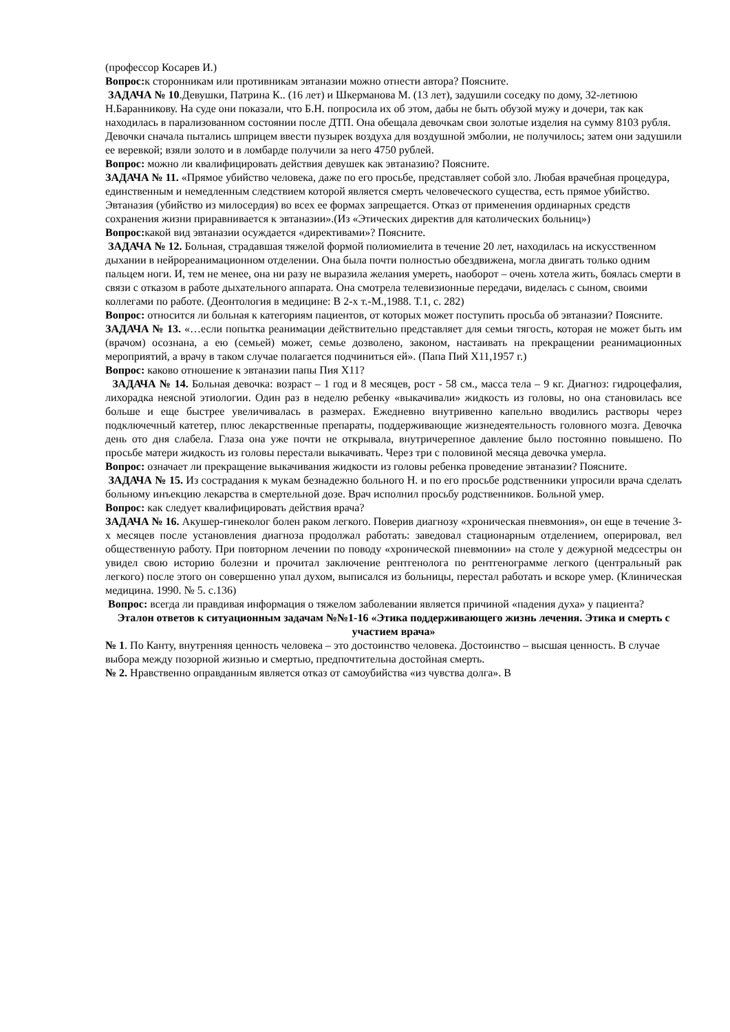(профессор Косарев И.)
Вопрос: к сторонникам или противникам эвтаназии можно отнести автора? Поясните.
ЗАДАЧА № 10.Девушки, Патрина К.. (16 лет) и Шкерманова М. (13 лет), задушили соседку по дому, 32-летнюю Н.Баранникову. На суде они показали, что Б.Н. попросила их об этом, дабы не быть обузой мужу и дочери, так как находилась в парализованном состоянии после ДТП. Она обещала девочкам свои золотые изделия на сумму 8103 рубля. Девочки сначала пытались шприцем ввести пузырек воздуха для воздушной эмболии, не получилось; затем они задушили ее веревкой; взяли золото и в ломбарде получили за него 4750 рублей.
Вопрос: можно ли квалифицировать действия девушек как эвтаназию? Поясните.
ЗАДАЧА № 11. «Прямое убийство человека, даже по его просьбе, представляет собой зло. Любая врачебная процедура, единственным и немедленным следствием которой является смерть человеческого существа, есть прямое убийство. Эвтаназия (убийство из милосердия) во всех ее формах запрещается. Отказ от применения ординарных средств сохранения жизни приравнивается к эвтаназии».(Из «Этических директив для католических больниц»)
Вопрос: какой вид эвтаназии осуждается «директивами»? Поясните.
ЗАДАЧА № 12. Больная, страдавшая тяжелой формой полиомиелита в течение 20 лет, находилась на искусственном дыхании в нейрореанимационном отделении. Она была почти полностью обездвижена, могла двигать только одним пальцем ноги. И, тем не менее, она ни разу не выразила желания умереть, наоборот – очень хотела жить, боялась смерти в связи с отказом в работе дыхательного аппарата. Она смотрела телевизионные передачи, виделась с сыном, своими коллегами по работе. (Деонтология в медицине: В 2-х т.-М.,1988. Т.1, с. 282)
Вопрос: относится ли больная к категориям пациентов, от которых может поступить просьба об эвтаназии? Поясните.
ЗАДАЧА № 13. «…если попытка реанимации действительно представляет для семьи тягость, которая не может быть им (врачом) осознана, а ею (семьей) может, семье дозволено, законом, настаивать на прекращении реанимационных мероприятий, а врачу в таком случае полагается подчиниться ей». (Папа Пий Х11,1957 г.)
Вопрос: каково отношение к эвтаназии папы Пия Х11?
ЗАДАЧА № 14. Больная девочка: возраст – 1 год и 8 месяцев, рост - 58 см., масса тела – 9 кг. Диагноз: гидроцефалия, лихорадка неясной этиологии. Один раз в неделю ребенку «выкачивали» жидкость из головы, но она становилась все больше и еще быстрее увеличивалась в размерах. Ежедневно внутривенно капельно вводились растворы через подключечный катетер, плюс лекарственные препараты, поддерживающие жизнедеятельность головного мозга. Девочка день ото дня слабела. Глаза она уже почти не открывала, внутричерепное давление было постоянно повышено. По просьбе матери жидкость из головы перестали выкачивать. Через три с половиной месяца девочка умерла.
Вопрос: означает ли прекращение выкачивания жидкости из головы ребенка проведение эвтаназии? Поясните.
ЗАДАЧА № 15. Из сострадания к мукам безнадежно больного Н. и по его просьбе родственники упросили врача сделать больному инъекцию лекарства в смертельной дозе. Врач исполнил просьбу родственников. Больной умер.
Вопрос: как следует квалифицировать действия врача?
ЗАДАЧА № 16. Акушер-гинеколог болен раком легкого. Поверив диагнозу «хроническая пневмония», он еще в течение 3-х месяцев после установления диагноза продолжал работать: заведовал стационарным отделением, оперировал, вел общественную работу. При повторном лечении по поводу «хронической пневмонии» на столе у дежурной медсестры он увидел свою историю болезни и прочитал заключение рентгенолога по рентгенограмме легкого (центральный рак легкого) после этого он совершенно упал духом, выписался из больницы, перестал работать и вскоре умер. (Клиническая медицина. 1990. № 5. с.136)
Вопрос: всегда ли правдивая информация о тяжелом заболевании является причиной «падения духа» у пациента?
Эталон ответов к ситуационным задачам №№1-16 «Этика поддерживающего жизнь лечения. Этика и смерть с участием врача»
№ 1. По Канту, внутренняя ценность человека – это достоинство человека. Достоинство – высшая ценность. В случае выбора между позорной жизнью и смертью, предпочтительна достойная смерть.
№ 2. Нравственно оправданным является отказ от самоубийства «из чувства долга». В